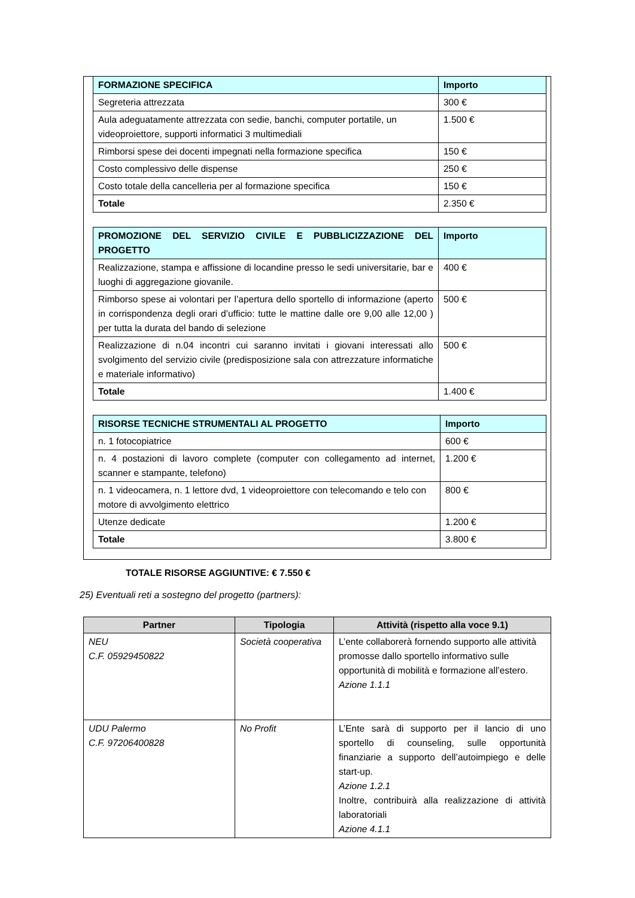| FORMAZIONE SPECIFICA | Importo |
| Segreteria attrezzata | 300 € |
| Aula adeguatamente attrezzata con sedie, banchi, computer portatile, un videoproiettore, supporti informatici 3 multimediali | 1.500 € |
| Rimborsi spese dei docenti impegnati nella formazione specifica | 150 € |
| Costo complessivo delle dispense | 250 € |
| Costo totale della cancelleria per al formazione specifica | 150 € |
| Totale | 2.350 € |
| PROMOZIONE DEL SERVIZIO CIVILE E PUBBLICIZZAZIONE DEL PROGETTO | Importo |
| Realizzazione, stampa e affissione di locandine presso le sedi universitarie, bar e luoghi di aggregazione giovanile. | 400 € |
| Rimborso spese ai volontari per l’apertura dello sportello di informazione (aperto in corrispondenza degli orari d’ufficio: tutte le mattine dalle ore 9,00 alle 12,00 ) per tutta la durata del bando di selezione | 500 € |
| Realizzazione di n.04 incontri cui saranno invitati i giovani interessati allo svolgimento del servizio civile (predisposizione sala con attrezzature informatiche e materiale informativo) | 500 € |
| Totale | 1.400 € |
| RISORSE TECNICHE STRUMENTALI AL PROGETTO | Importo |
| n. 1 fotocopiatrice | 600 € |
| n. 4 postazioni di lavoro complete (computer con collegamento ad internet, scanner e stampante, telefono) | 1.200 € |
| n. 1 videocamera, n. 1 lettore dvd, 1 videoproiettore con telecomando e telo con motore di avvolgimento elettrico | 800 € |
| Utenze dedicate | 1.200 € |
| Totale | 3.800 € |
TOTALE RISORSE AGGIUNTIVE: € 7.550 €
25) Eventuali reti a sostegno del progetto (partners):
| Partner | Tipologia | Attività (rispetto alla voce 9.1) |
| --- | --- | --- |
| NEU C.F. 05929450822 | Società cooperativa | L’ente collaborerà fornendo supporto alle attività promosse dallo sportello informativo sulle opportunità di mobilità e formazione all’estero. Azione 1.1.1 |
| UDU Palermo C.F. 97206400828 | No Profit | L’Ente sarà di supporto per il lancio di uno sportello di counseling, sulle opportunità finanziarie a supporto dell’autoimpiego e delle start-up. Azione 1.2.1 Inoltre, contribuirà alla realizzazione di attività laboratoriali Azione 4.1.1 |